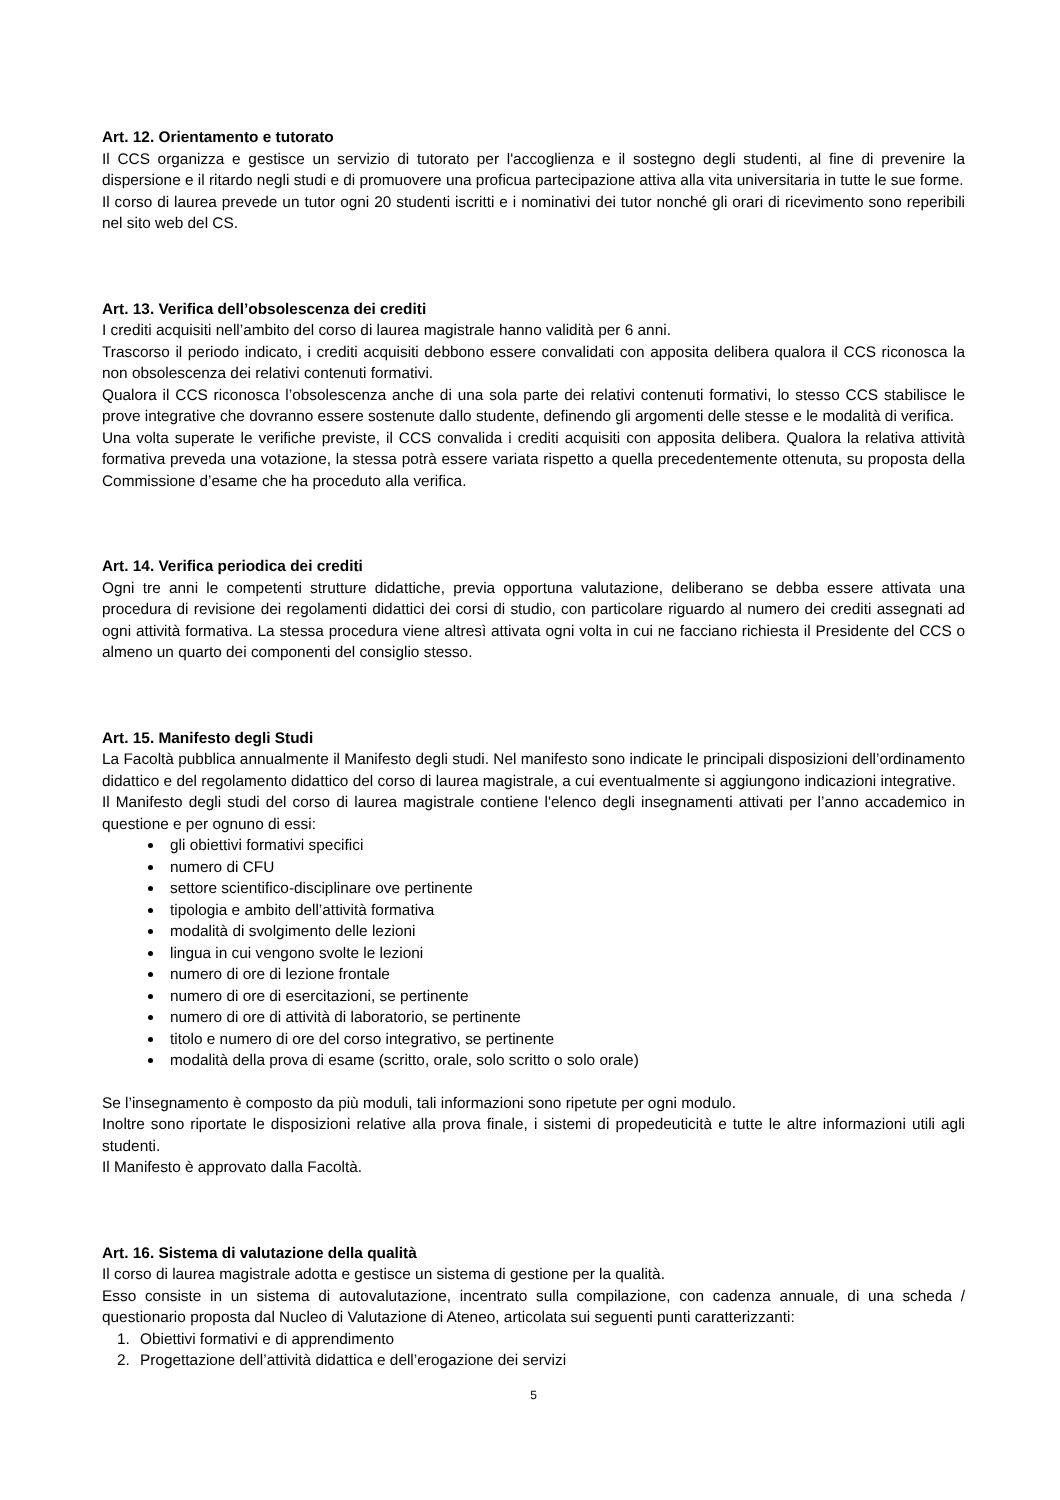Art. 12. Orientamento e tutorato
Il CCS organizza e gestisce un servizio di tutorato per l'accoglienza e il sostegno degli studenti, al fine di prevenire la dispersione e il ritardo negli studi e di promuovere una proficua partecipazione attiva alla vita universitaria in tutte le sue forme.
Il corso di laurea prevede un tutor ogni 20 studenti iscritti e i nominativi dei tutor nonché gli orari di ricevimento sono reperibili nel sito web del CS.
Art. 13. Verifica dell’obsolescenza dei crediti
I crediti acquisiti nell’ambito del corso di laurea magistrale hanno validità per 6 anni.
Trascorso il periodo indicato, i crediti acquisiti debbono essere convalidati con apposita delibera qualora il CCS riconosca la non obsolescenza dei relativi contenuti formativi.
Qualora il CCS riconosca l’obsolescenza anche di una sola parte dei relativi contenuti formativi, lo stesso CCS stabilisce le prove integrative che dovranno essere sostenute dallo studente, definendo gli argomenti delle stesse e le modalità di verifica.
Una volta superate le verifiche previste, il CCS convalida i crediti acquisiti con apposita delibera. Qualora la relativa attività formativa preveda una votazione, la stessa potrà essere variata rispetto a quella precedentemente ottenuta, su proposta della Commissione d’esame che ha proceduto alla verifica.
Art. 14. Verifica periodica dei crediti
Ogni tre anni le competenti strutture didattiche, previa opportuna valutazione, deliberano se debba essere attivata una procedura di revisione dei regolamenti didattici dei corsi di studio, con particolare riguardo al numero dei crediti assegnati ad ogni attività formativa. La stessa procedura viene altresì attivata ogni volta in cui ne facciano richiesta il Presidente del CCS o almeno un quarto dei componenti del consiglio stesso.
Art. 15. Manifesto degli Studi
La Facoltà pubblica annualmente il Manifesto degli studi. Nel manifesto sono indicate le principali disposizioni dell’ordinamento didattico e del regolamento didattico del corso di laurea magistrale, a cui eventualmente si aggiungono indicazioni integrative.
Il Manifesto degli studi del corso di laurea magistrale contiene l'elenco degli insegnamenti attivati per l’anno accademico in questione e per ognuno di essi:
gli obiettivi formativi specifici
numero di CFU
settore scientifico-disciplinare ove pertinente
tipologia e ambito dell’attività formativa
modalità di svolgimento delle lezioni
lingua in cui vengono svolte le lezioni
numero di ore di lezione frontale
numero di ore di esercitazioni, se pertinente
numero di ore di attività di laboratorio, se pertinente
titolo e numero di ore del corso integrativo, se pertinente
modalità della prova di esame (scritto, orale, solo scritto o solo orale)
Se l’insegnamento è composto da più moduli, tali informazioni sono ripetute per ogni modulo.
Inoltre sono riportate le disposizioni relative alla prova finale, i sistemi di propedeuticità e tutte le altre informazioni utili agli studenti.
Il Manifesto è approvato dalla Facoltà.
Art. 16. Sistema di valutazione della qualità
Il corso di laurea magistrale adotta e gestisce un sistema di gestione per la qualità.
Esso consiste in un sistema di autovalutazione, incentrato sulla compilazione, con cadenza annuale, di una scheda / questionario proposta dal Nucleo di Valutazione di Ateneo, articolata sui seguenti punti caratterizzanti:
1. Obiettivi formativi e di apprendimento
2. Progettazione dell’attività didattica e dell’erogazione dei servizi
5